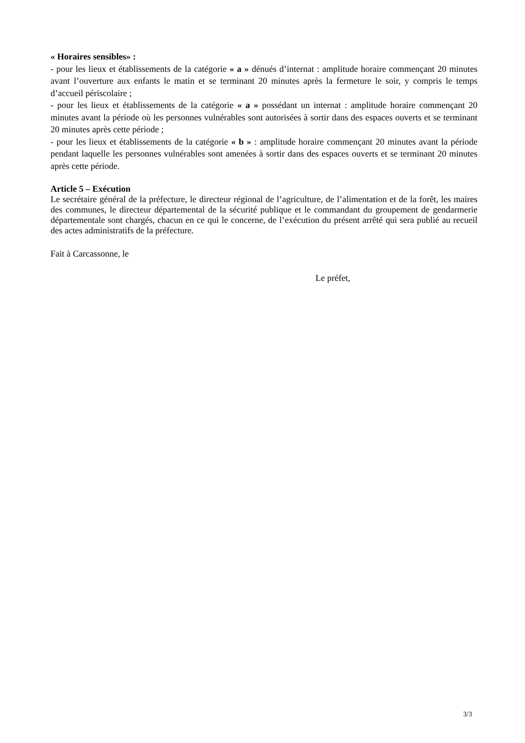« Horaires sensibles» :
- pour les lieux et établissements de la catégorie « a » dénués d’internat : amplitude horaire commençant 20 minutes avant l’ouverture aux enfants le matin et se terminant 20 minutes après la fermeture le soir, y compris le temps d’accueil périscolaire ;
- pour les lieux et établissements de la catégorie « a » possédant un internat : amplitude horaire commençant 20 minutes avant la période où les personnes vulnérables sont autorisées à sortir dans des espaces ouverts et se terminant 20 minutes après cette période ;
- pour les lieux et établissements de la catégorie « b » : amplitude horaire commençant 20 minutes avant la période pendant laquelle les personnes vulnérables sont amenées à sortir dans des espaces ouverts et se terminant 20 minutes après cette période.
Article 5 – Exécution
Le secrétaire général de la préfecture, le directeur régional de l’agriculture, de l’alimentation et de la forêt, les maires des communes, le directeur départemental de la sécurité publique et le commandant du groupement de gendarmerie départementale sont chargés, chacun en ce qui le concerne, de l’exécution du présent arrêté qui sera publié au recueil des actes administratifs de la préfecture.
Fait à Carcassonne, le
Le préfet,
3/3